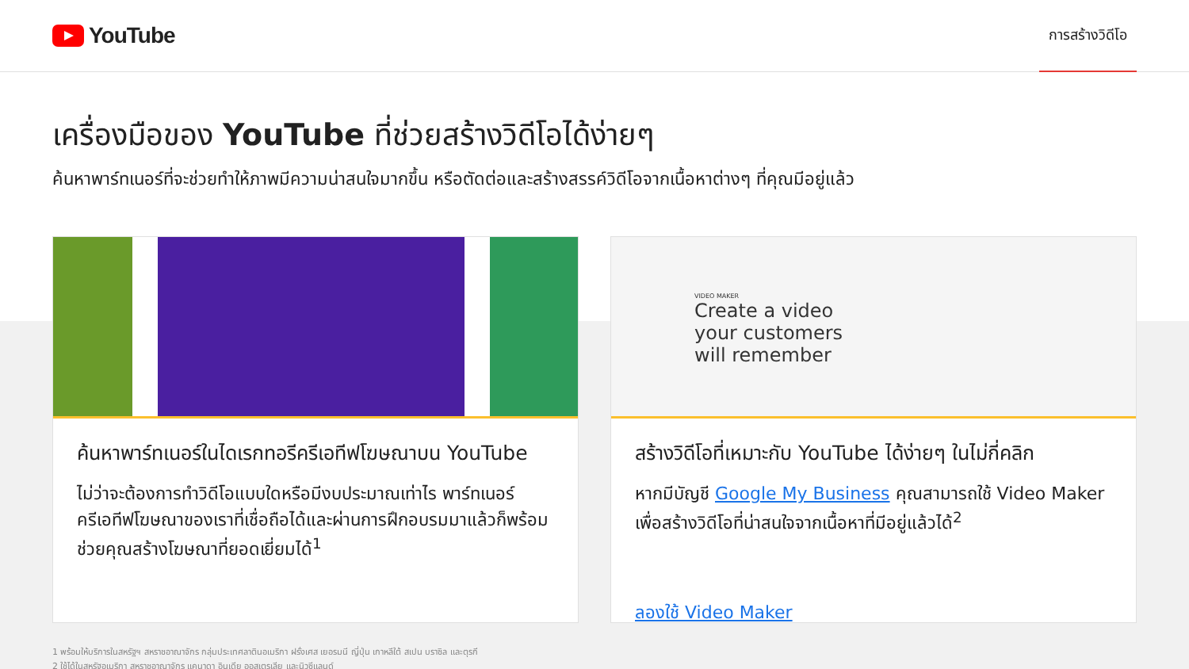YouTube
การสร้างวิดีโอ
เครื่องมือของ YouTube ที่ช่วยสร้างวิดีโอได้ง่ายๆ
ค้นหาพาร์ทเนอร์ที่จะช่วยทำให้ภาพมีความน่าสนใจมากขึ้น หรือตัดต่อและสร้างสรรค์วิดีโอจากเนื้อหาต่างๆ ที่คุณมีอยู่แล้ว
ค้นหาพาร์ทเนอร์ในไดเรกทอรีครีเอทีฟโฆษณาบน YouTube
ไม่ว่าจะต้องการทำวิดีโอแบบใดหรือมีงบประมาณเท่าไร พาร์ทเนอร์ครีเอทีฟโฆษณาของเราที่เชื่อถือได้และผ่านการฝึกอบรมมาแล้วก็พร้อมช่วยคุณสร้างโฆษณาที่ยอดเยี่ยมได้<sup>1</sup>
VIDEO MAKER
Create a video
your customers
will remember
สร้างวิดีโอที่เหมาะกับ YouTube ได้ง่ายๆ ในไม่กี่คลิก
หากมีบัญชี Google My Business คุณสามารถใช้ Video Maker เพื่อสร้างวิดีโอที่น่าสนใจจากเนื้อหาที่มีอยู่แล้วได้<sup>2</sup>
ลองใช้ Video Maker
1 พร้อมให้บริการในสหรัฐฯ สหราชอาณาจักร กลุ่มประเทศลาตินอเมริกา ฝรั่งเศส เยอรมนี ญี่ปุ่น เกาหลีใต้ สเปน บราซิล และตุรกี
2 ใช้ได้ในสหรัฐอเมริกา สหราชอาณาจักร แคนาดา อินเดีย ออสเตรเลีย และนิวซีแลนด์